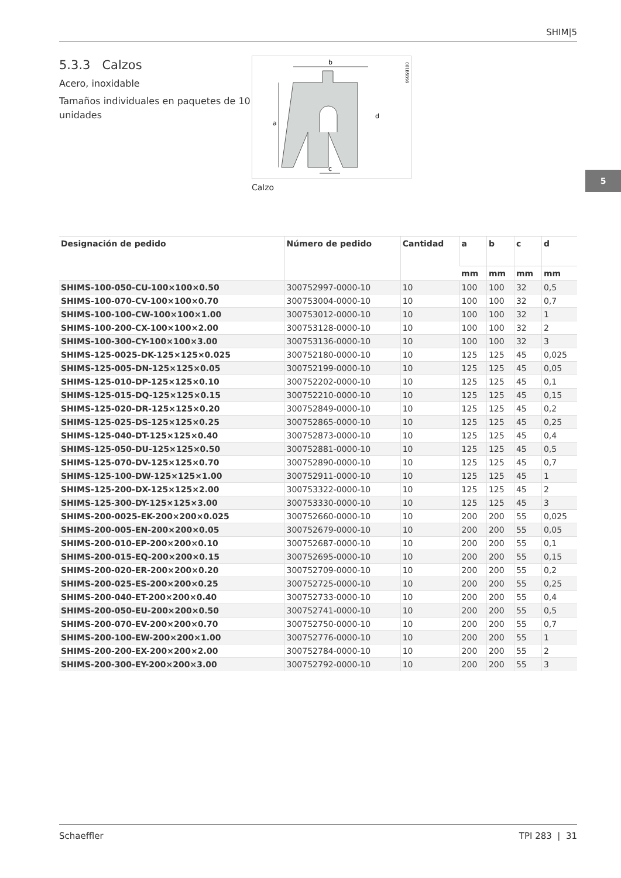SHIM|5
5
5.3.3 Calzos
Acero, inoxidable
Tamaños individuales en paquetes de 10 unidades
b
a
c
d
001B5B99
Calzo
| Designación de pedido | Número de pedido | Cantidad | a | b | c | d |
| --- | --- | --- | --- | --- | --- | --- |
| | | | mm | mm | mm | mm |
| SHIMS-100-050-CU-100×100×0.50 | 300752997-0000-10 | 10 | 100 | 100 | 32 | 0,5 |
| SHIMS-100-070-CV-100×100×0.70 | 300753004-0000-10 | 10 | 100 | 100 | 32 | 0,7 |
| SHIMS-100-100-CW-100×100×1.00 | 300753012-0000-10 | 10 | 100 | 100 | 32 | 1 |
| SHIMS-100-200-CX-100×100×2.00 | 300753128-0000-10 | 10 | 100 | 100 | 32 | 2 |
| SHIMS-100-300-CY-100×100×3.00 | 300753136-0000-10 | 10 | 100 | 100 | 32 | 3 |
| SHIMS-125-0025-DK-125×125×0.025 | 300752180-0000-10 | 10 | 125 | 125 | 45 | 0,025 |
| SHIMS-125-005-DN-125×125×0.05 | 300752199-0000-10 | 10 | 125 | 125 | 45 | 0,05 |
| SHIMS-125-010-DP-125×125×0.10 | 300752202-0000-10 | 10 | 125 | 125 | 45 | 0,1 |
| SHIMS-125-015-DQ-125×125×0.15 | 300752210-0000-10 | 10 | 125 | 125 | 45 | 0,15 |
| SHIMS-125-020-DR-125×125×0.20 | 300752849-0000-10 | 10 | 125 | 125 | 45 | 0,2 |
| SHIMS-125-025-DS-125×125×0.25 | 300752865-0000-10 | 10 | 125 | 125 | 45 | 0,25 |
| SHIMS-125-040-DT-125×125×0.40 | 300752873-0000-10 | 10 | 125 | 125 | 45 | 0,4 |
| SHIMS-125-050-DU-125×125×0.50 | 300752881-0000-10 | 10 | 125 | 125 | 45 | 0,5 |
| SHIMS-125-070-DV-125×125×0.70 | 300752890-0000-10 | 10 | 125 | 125 | 45 | 0,7 |
| SHIMS-125-100-DW-125×125×1.00 | 300752911-0000-10 | 10 | 125 | 125 | 45 | 1 |
| SHIMS-125-200-DX-125×125×2.00 | 300753322-0000-10 | 10 | 125 | 125 | 45 | 2 |
| SHIMS-125-300-DY-125×125×3.00 | 300753330-0000-10 | 10 | 125 | 125 | 45 | 3 |
| SHIMS-200-0025-EK-200×200×0.025 | 300752660-0000-10 | 10 | 200 | 200 | 55 | 0,025 |
| SHIMS-200-005-EN-200×200×0.05 | 300752679-0000-10 | 10 | 200 | 200 | 55 | 0,05 |
| SHIMS-200-010-EP-200×200×0.10 | 300752687-0000-10 | 10 | 200 | 200 | 55 | 0,1 |
| SHIMS-200-015-EQ-200×200×0.15 | 300752695-0000-10 | 10 | 200 | 200 | 55 | 0,15 |
| SHIMS-200-020-ER-200×200×0.20 | 300752709-0000-10 | 10 | 200 | 200 | 55 | 0,2 |
| SHIMS-200-025-ES-200×200×0.25 | 300752725-0000-10 | 10 | 200 | 200 | 55 | 0,25 |
| SHIMS-200-040-ET-200×200×0.40 | 300752733-0000-10 | 10 | 200 | 200 | 55 | 0,4 |
| SHIMS-200-050-EU-200×200×0.50 | 300752741-0000-10 | 10 | 200 | 200 | 55 | 0,5 |
| SHIMS-200-070-EV-200×200×0.70 | 300752750-0000-10 | 10 | 200 | 200 | 55 | 0,7 |
| SHIMS-200-100-EW-200×200×1.00 | 300752776-0000-10 | 10 | 200 | 200 | 55 | 1 |
| SHIMS-200-200-EX-200×200×2.00 | 300752784-0000-10 | 10 | 200 | 200 | 55 | 2 |
| SHIMS-200-300-EY-200×200×3.00 | 300752792-0000-10 | 10 | 200 | 200 | 55 | 3 |
Schaeffler TPI 283 | 31